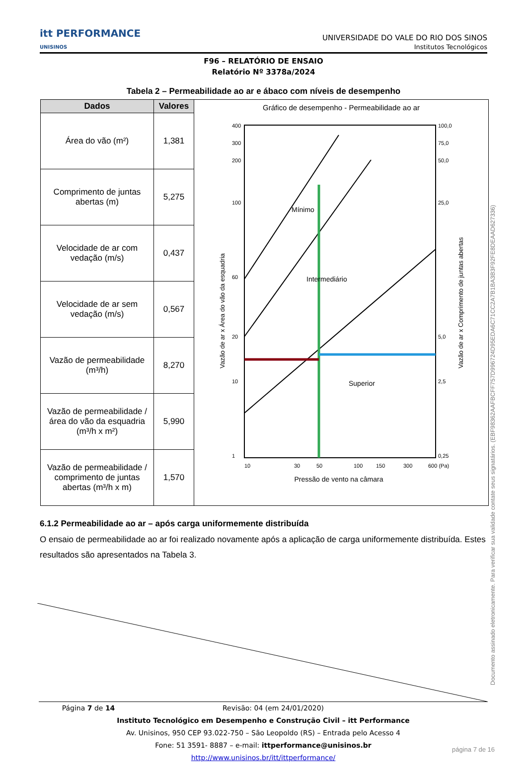itt PERFORMANCE
UNISINOS
UNIVERSIDADE DO VALE DO RIO DOS SINOS
Institutos Tecnológicos
F96 – RELATÓRIO DE ENSAIO
Relatório Nº 3378a/2024
Tabela 2 – Permeabilidade ao ar e ábaco com níveis de desempenho
| Dados | Valores | Gráfico de desempenho - Permeabilidade ao ar 400 300 200 100 60 20 10 1 100,0 75,0 50,0 25,0 5,0 2,5 0,25 Mínimo Intermediário Superior 10 30 50 100 150 300 600 (Pa) Pressão de vento na câmara Vazão de ar x Área do vão da esquadria Vazão de ar x Comprimento de juntas abertas |
| Área do vão (m²) | 1,381 | |
| Comprimento de juntas abertas (m) | 5,275 | |
| Velocidade de ar com vedação (m/s) | 0,437 | |
| Velocidade de ar sem vedação (m/s) | 0,567 | |
| Vazão de permeabilidade (m³/h) | 8,270 | |
| Vazão de permeabilidade / área do vão da esquadria (m³/h x m²) | 5,990 | |
| Vazão de permeabilidade / comprimento de juntas abertas (m³/h x m) | 1,570 | |
6.1.2 Permeabilidade ao ar – após carga uniformemente distribuída
O ensaio de permeabilidade ao ar foi realizado novamente após a aplicação de carga uniformemente distribuída. Estes resultados são apresentados na Tabela 3.
Página 7 de 14 Revisão: 04 (em 24/01/2020)
Instituto Tecnológico em Desempenho e Construção Civil – itt Performance
Av. Unisinos, 950 CEP 93.022-750 – São Leopoldo (RS) – Entrada pelo Acesso 4
Fone: 51 3591- 8887 – e-mail: ittperformance@unisinos.br
http://www.unisinos.br/itt/ittperformance/
Documento assinado eletronicamente. Para verificar sua validade contate seus signatários. (EBF98362AAFBCFF757D996724D95EDA6C71CC2A7B1BA3B3F92FE8DEAAD627336)
página 7 de 16